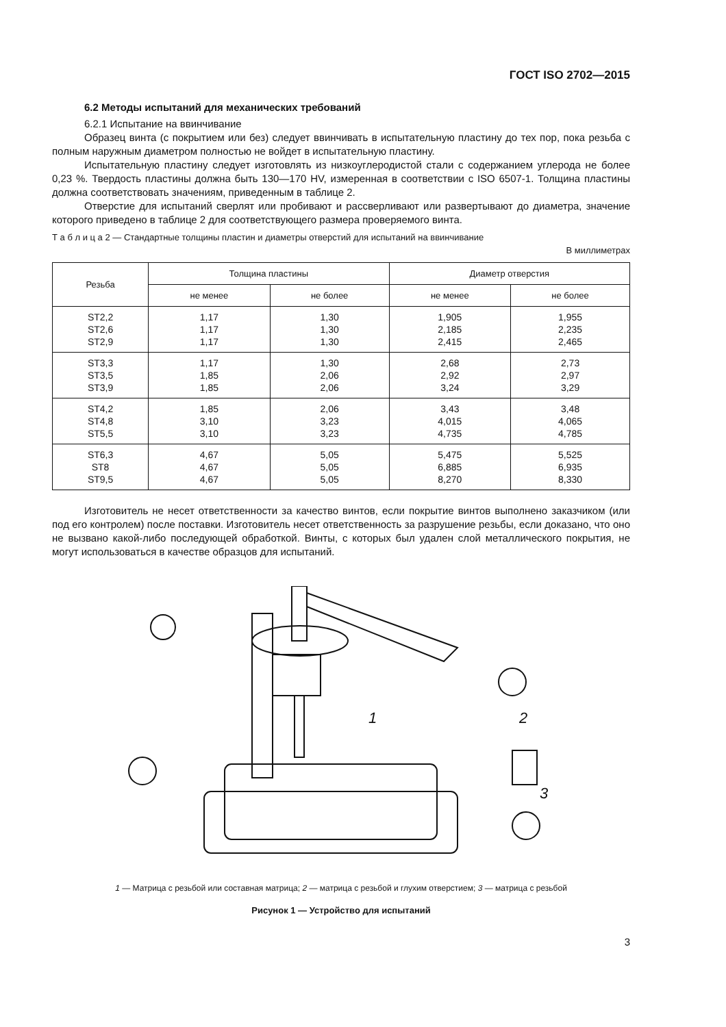ГОСТ ISO 2702—2015
6.2 Методы испытаний для механических требований
6.2.1 Испытание на ввинчивание
Образец винта (с покрытием или без) следует ввинчивать в испытательную пластину до тех пор, пока резьба с полным наружным диаметром полностью не войдет в испытательную пластину.
Испытательную пластину следует изготовлять из низкоуглеродистой стали с содержанием углерода не более 0,23 %. Твердость пластины должна быть 130—170 HV, измеренная в соответствии с ISO 6507-1. Толщина пластины должна соответствовать значениям, приведенным в таблице 2.
Отверстие для испытаний сверлят или пробивают и рассверливают или развертывают до диаметра, значение которого приведено в таблице 2 для соответствующего размера проверяемого винта.
Т а б л и ц а 2 — Стандартные толщины пластин и диаметры отверстий для испытаний на ввинчивание
В миллиметрах
| Резьба | Толщина пластины | | Диаметр отверстия | |
| --- | --- | --- | --- | --- |
| | не менее | не более | не менее | не более |
| ST2,2 ST2,6 ST2,9 | 1,17 1,17 1,17 | 1,30 1,30 1,30 | 1,905 2,185 2,415 | 1,955 2,235 2,465 |
| ST3,3 ST3,5 ST3,9 | 1,17 1,85 1,85 | 1,30 2,06 2,06 | 2,68 2,92 3,24 | 2,73 2,97 3,29 |
| ST4,2 ST4,8 ST5,5 | 1,85 3,10 3,10 | 2,06 3,23 3,23 | 3,43 4,015 4,735 | 3,48 4,065 4,785 |
| ST6,3 ST8 ST9,5 | 4,67 4,67 4,67 | 5,05 5,05 5,05 | 5,475 6,885 8,270 | 5,525 6,935 8,330 |
Изготовитель не несет ответственности за качество винтов, если покрытие винтов выполнено заказчиком (или под его контролем) после поставки. Изготовитель несет ответственность за разрушение резьбы, если доказано, что оно не вызвано какой-либо последующей обработкой. Винты, с которых был удален слой металлического покрытия, не могут использоваться в качестве образцов для испытаний.
1
2
3
1 — Матрица с резьбой или составная матрица; 2 — матрица с резьбой и глухим отверстием; 3 — матрица с резьбой
Рисунок 1 — Устройство для испытаний
3